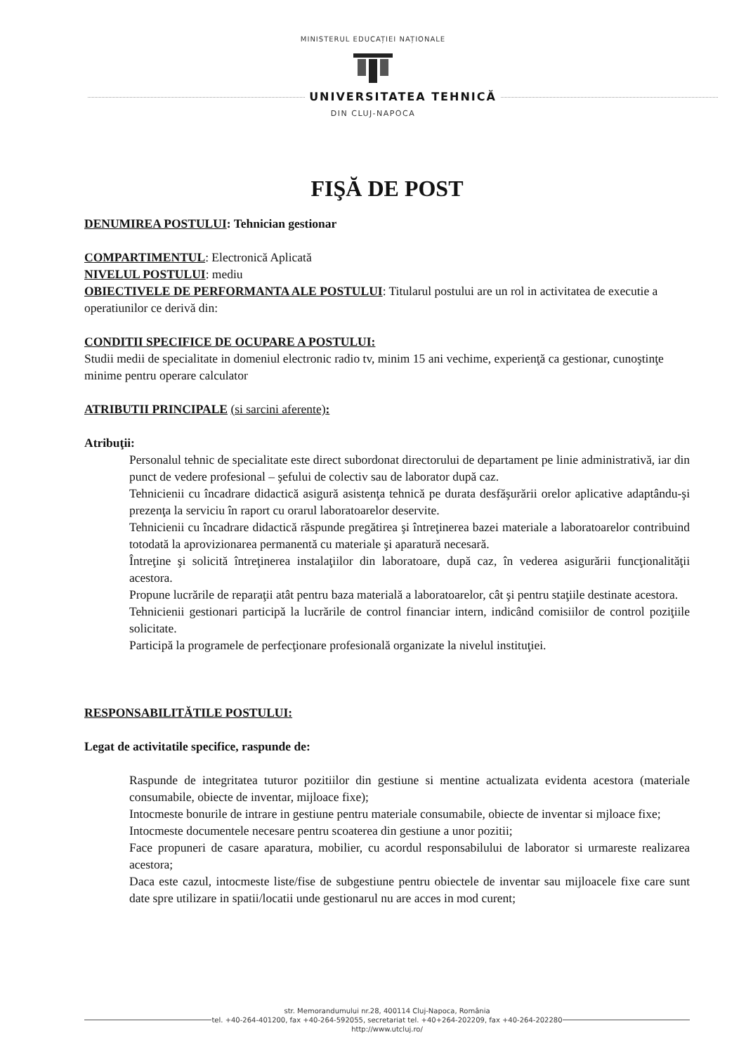MINISTERUL EDUCAȚIEI NAȚIONALE
UNIVERSITATEA TEHNICĂ
DIN CLUJ-NAPOCA
FIŞĂ DE POST
DENUMIREA POSTULUI: Tehnician gestionar
COMPARTIMENTUL: Electronică Aplicată
NIVELUL POSTULUI: mediu
OBIECTIVELE DE PERFORMANTA ALE POSTULUI: Titularul postului are un rol in activitatea de executie a operatiunilor ce derivă din:
CONDITII SPECIFICE DE OCUPARE A POSTULUI:
Studii medii de specialitate in domeniul electronic radio tv, minim 15 ani vechime, experienţă ca gestionar, cunoştinţe minime pentru operare calculator
ATRIBUTII PRINCIPALE (si sarcini aferente):
Atribuţii:
Personalul tehnic de specialitate este direct subordonat directorului de departament pe linie administrativă, iar din punct de vedere profesional – şefului de colectiv sau de laborator după caz.
Tehnicienii cu încadrare didactică asigură asistenţa tehnică pe durata desfăşurării orelor aplicative adaptându-şi prezenţa la serviciu în raport cu orarul laboratoarelor deservite.
Tehnicienii cu încadrare didactică răspunde pregătirea şi întreţinerea bazei materiale a laboratoarelor contribuind totodată la aprovizionarea permanentă cu materiale şi aparatură necesară.
Întreţine şi solicită întreţinerea instalaţiilor din laboratoare, după caz, în vederea asigurării funcţionalităţii acestora.
Propune lucrările de reparaţii atât pentru baza materială a laboratoarelor, cât şi pentru staţiile destinate acestora.
Tehnicienii gestionari participă la lucrările de control financiar intern, indicând comisiilor de control poziţiile solicitate.
Participă la programele de perfecţionare profesională organizate la nivelul instituţiei.
RESPONSABILITĂTILE POSTULUI:
Legat de activitatile specifice, raspunde de:
Raspunde de integritatea tuturor pozitiilor din gestiune si mentine actualizata evidenta acestora (materiale consumabile, obiecte de inventar, mijloace fixe);
Intocmeste bonurile de intrare in gestiune pentru materiale consumabile, obiecte de inventar si mjloace fixe;
Intocmeste documentele necesare pentru scoaterea din gestiune a unor pozitii;
Face propuneri de casare aparatura, mobilier, cu acordul responsabilului de laborator si urmareste realizarea acestora;
Daca este cazul, intocmeste liste/fise de subgestiune pentru obiectele de inventar sau mijloacele fixe care sunt date spre utilizare in spatii/locatii unde gestionarul nu are acces in mod curent;
str. Memorandumului nr.28, 400114 Cluj-Napoca, România
tel. +40-264-401200, fax +40-264-592055, secretariat tel. +40+264-202209, fax +40-264-202280
http://www.utcluj.ro/